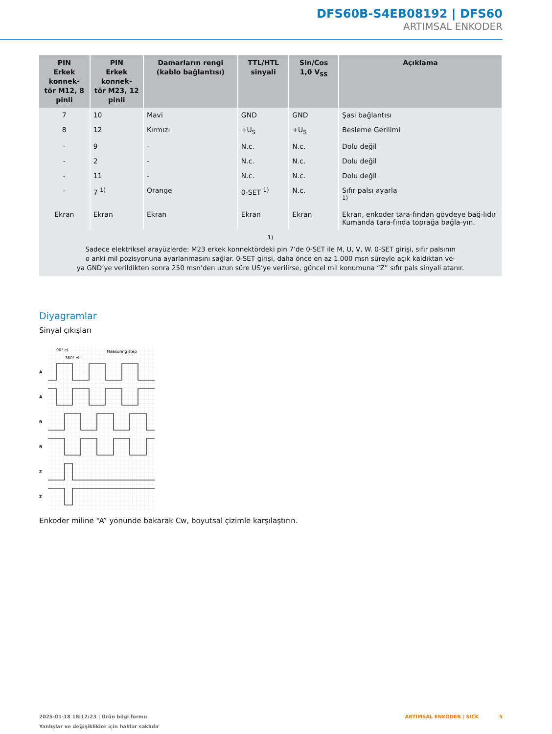DFS60B-S4EB08192 | DFS60
ARTIMSAL ENKODER
| PIN Erkek konnek- tör M12, 8 pinli | PIN Erkek konnek- tör M23, 12 pinli | Damarların rengi (kablo bağlantısı) | TTL/HTL sinyali | Sin/Cos 1,0 V<sub>SS</sub> | Açıklama |
| --- | --- | --- | --- | --- | --- |
| 7 | 10 | Mavi | GND | GND | Şasi bağlantısı |
| 8 | 12 | Kırmızı | +U<sub>S</sub> | +U<sub>S</sub> | Besleme Gerilimi |
| - | 9 | - | N.c. | N.c. | Dolu değil |
| - | 2 | - | N.c. | N.c. | Dolu değil |
| - | 11 | - | N.c. | N.c. | Dolu değil |
| - | 7 <sup>1)</sup> | Orange | 0-SET <sup>1)</sup> | N.c. | Sıfır palsı ayarla <sup>1)</sup> |
| Ekran | Ekran | Ekran | Ekran | Ekran | Ekran, enkoder tara-fından gövdeye bağ-lıdır Kumanda tara-fında toprağa bağla-yın. |
| <sup>1)</sup> Sadece elektriksel arayüzlerde: M23 erkek konnektördeki pin 7’de 0-SET ile M, U, V, W. 0-SET girişi, sıfır palsının o anki mil pozisyonuna ayarlanmasını sağlar. 0-SET girişi, daha önce en az 1.000 msn süreyle açık kaldıktan ve- ya GND’ye verildikten sonra 250 msn’den uzun süre US’ye verilirse, güncel mil konumuna “Z” sıfır pals sinyali atanır. | | | | | |
Diyagramlar
Sinyal çıkışları
90° el.
360° el.
Measuring step
A
A̅
B
B̅
Z
Z̅
Enkoder miline “A” yönünde bakarak Cw, boyutsal çizimle karşılaştırın.
2025-01-18 18:12:23 | Ürün bilgi formu
Yanlışlar ve değişiklikler için haklar saklıdır
ARTIMSAL ENKODER | SICK 5